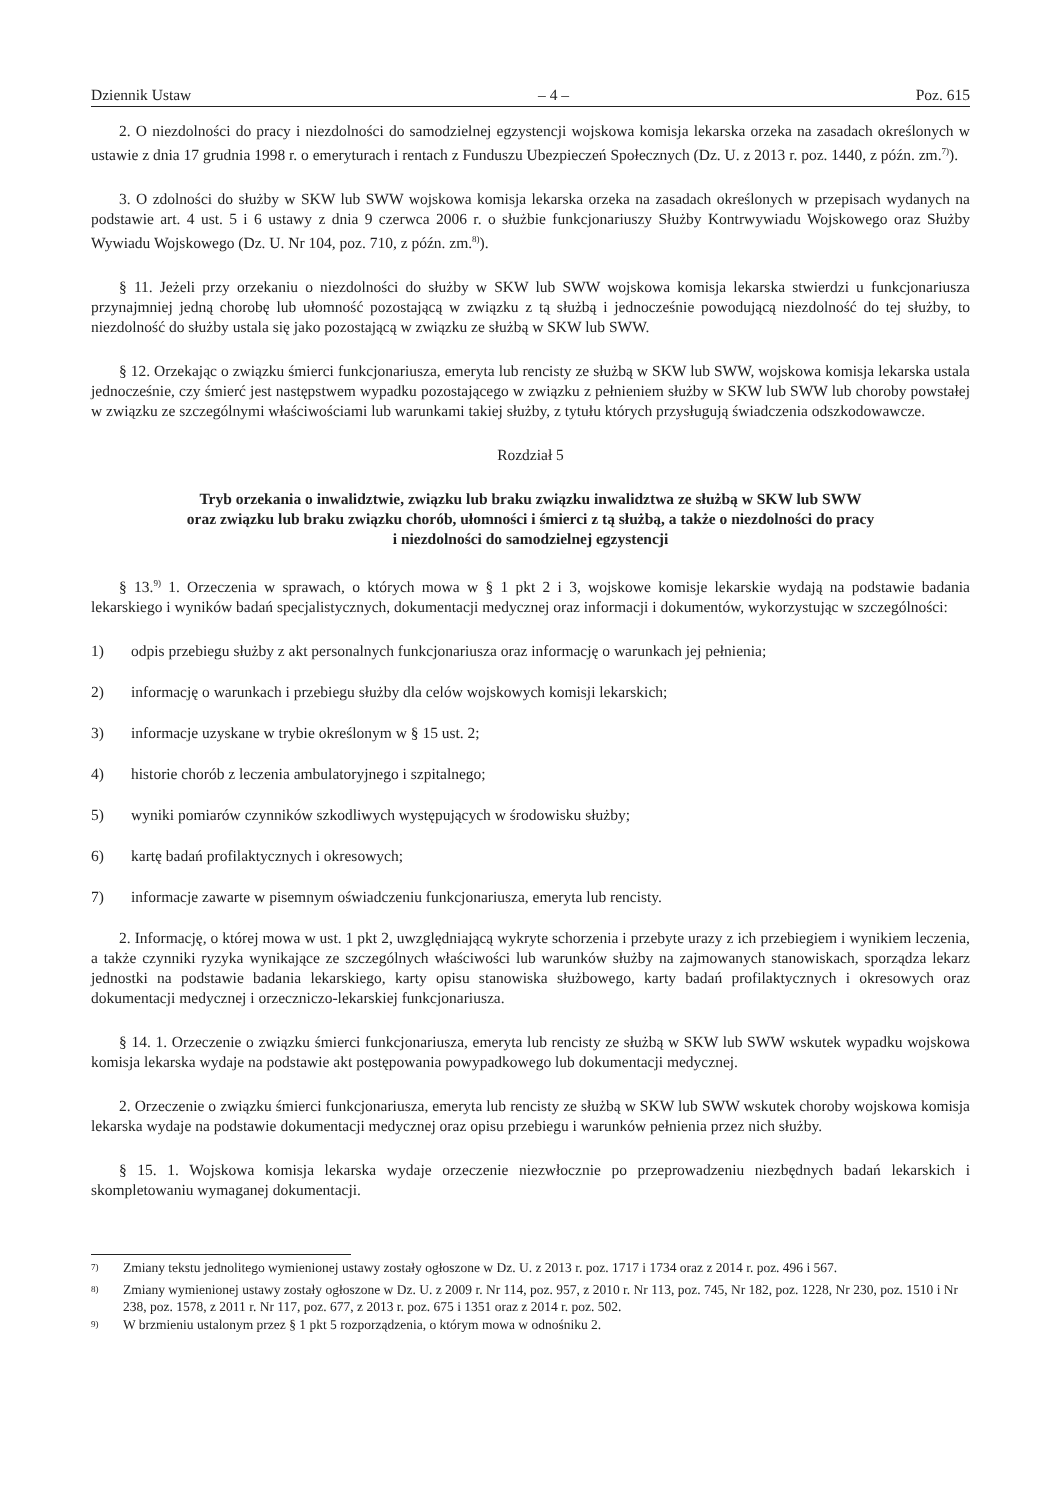Dziennik Ustaw – 4 – Poz. 615
2. O niezdolności do pracy i niezdolności do samodzielnej egzystencji wojskowa komisja lekarska orzeka na zasadach określonych w ustawie z dnia 17 grudnia 1998 r. o emeryturach i rentach z Funduszu Ubezpieczeń Społecznych (Dz. U. z 2013 r. poz. 1440, z późn. zm.<sup>7)</sup>).
3. O zdolności do służby w SKW lub SWW wojskowa komisja lekarska orzeka na zasadach określonych w przepisach wydanych na podstawie art. 4 ust. 5 i 6 ustawy z dnia 9 czerwca 2006 r. o służbie funkcjonariuszy Służby Kontrwywiadu Wojskowego oraz Służby Wywiadu Wojskowego (Dz. U. Nr 104, poz. 710, z późn. zm.<sup>8)</sup>).
§ 11. Jeżeli przy orzekaniu o niezdolności do służby w SKW lub SWW wojskowa komisja lekarska stwierdzi u funkcjonariusza przynajmniej jedną chorobę lub ułomność pozostającą w związku z tą służbą i jednocześnie powodującą niezdolność do tej służby, to niezdolność do służby ustala się jako pozostającą w związku ze służbą w SKW lub SWW.
§ 12. Orzekając o związku śmierci funkcjonariusza, emeryta lub rencisty ze służbą w SKW lub SWW, wojskowa komisja lekarska ustala jednocześnie, czy śmierć jest następstwem wypadku pozostającego w związku z pełnieniem służby w SKW lub SWW lub choroby powstałej w związku ze szczególnymi właściwościami lub warunkami takiej służby, z tytułu których przysługują świadczenia odszkodowawcze.
Rozdział 5
Tryb orzekania o inwalidztwie, związku lub braku związku inwalidztwa ze służbą w SKW lub SWW
oraz związku lub braku związku chorób, ułomności i śmierci z tą służbą, a także o niezdolności do pracy
i niezdolności do samodzielnej egzystencji
§ 13.<sup>9)</sup> 1. Orzeczenia w sprawach, o których mowa w § 1 pkt 2 i 3, wojskowe komisje lekarskie wydają na podstawie badania lekarskiego i wyników badań specjalistycznych, dokumentacji medycznej oraz informacji i dokumentów, wykorzystując w szczególności:
1) odpis przebiegu służby z akt personalnych funkcjonariusza oraz informację o warunkach jej pełnienia;
2) informację o warunkach i przebiegu służby dla celów wojskowych komisji lekarskich;
3) informacje uzyskane w trybie określonym w § 15 ust. 2;
4) historie chorób z leczenia ambulatoryjnego i szpitalnego;
5) wyniki pomiarów czynników szkodliwych występujących w środowisku służby;
6) kartę badań profilaktycznych i okresowych;
7) informacje zawarte w pisemnym oświadczeniu funkcjonariusza, emeryta lub rencisty.
2. Informację, o której mowa w ust. 1 pkt 2, uwzględniającą wykryte schorzenia i przebyte urazy z ich przebiegiem i wynikiem leczenia, a także czynniki ryzyka wynikające ze szczególnych właściwości lub warunków służby na zajmowanych stanowiskach, sporządza lekarz jednostki na podstawie badania lekarskiego, karty opisu stanowiska służbowego, karty badań profilaktycznych i okresowych oraz dokumentacji medycznej i orzeczniczo-lekarskiej funkcjonariusza.
§ 14. 1. Orzeczenie o związku śmierci funkcjonariusza, emeryta lub rencisty ze służbą w SKW lub SWW wskutek wypadku wojskowa komisja lekarska wydaje na podstawie akt postępowania powypadkowego lub dokumentacji medycznej.
2. Orzeczenie o związku śmierci funkcjonariusza, emeryta lub rencisty ze służbą w SKW lub SWW wskutek choroby wojskowa komisja lekarska wydaje na podstawie dokumentacji medycznej oraz opisu przebiegu i warunków pełnienia przez nich służby.
§ 15. 1. Wojskowa komisja lekarska wydaje orzeczenie niezwłocznie po przeprowadzeniu niezbędnych badań lekarskich i skompletowaniu wymaganej dokumentacji.
<sup>7)</sup> Zmiany tekstu jednolitego wymienionej ustawy zostały ogłoszone w Dz. U. z 2013 r. poz. 1717 i 1734 oraz z 2014 r. poz. 496 i 567.
<sup>8)</sup> Zmiany wymienionej ustawy zostały ogłoszone w Dz. U. z 2009 r. Nr 114, poz. 957, z 2010 r. Nr 113, poz. 745, Nr 182, poz. 1228, Nr 230, poz. 1510 i Nr 238, poz. 1578, z 2011 r. Nr 117, poz. 677, z 2013 r. poz. 675 i 1351 oraz z 2014 r. poz. 502.
<sup>9)</sup> W brzmieniu ustalonym przez § 1 pkt 5 rozporządzenia, o którym mowa w odnośniku 2.